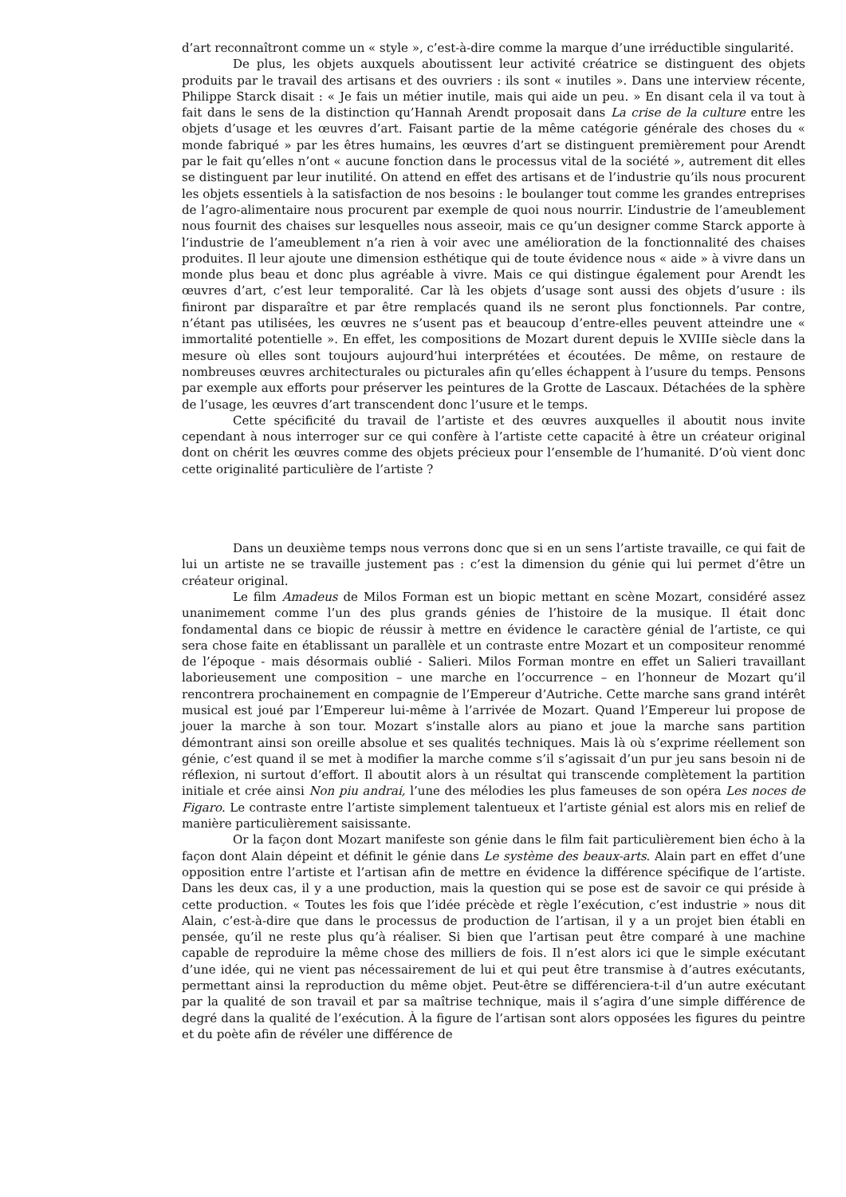d’art reconnaîtront comme un « style », c’est-à-dire comme la marque d’une irréductible singularité.
De plus, les objets auxquels aboutissent leur activité créatrice se distinguent des objets produits par le travail des artisans et des ouvriers : ils sont « inutiles ». Dans une interview récente, Philippe Starck disait : « Je fais un métier inutile, mais qui aide un peu. » En disant cela il va tout à fait dans le sens de la distinction qu’Hannah Arendt proposait dans La crise de la culture entre les objets d’usage et les œuvres d’art. Faisant partie de la même catégorie générale des choses du « monde fabriqué » par les êtres humains, les œuvres d’art se distinguent premièrement pour Arendt par le fait qu’elles n’ont « aucune fonction dans le processus vital de la société », autrement dit elles se distinguent par leur inutilité. On attend en effet des artisans et de l’industrie qu’ils nous procurent les objets essentiels à la satisfaction de nos besoins : le boulanger tout comme les grandes entreprises de l’agro-alimentaire nous procurent par exemple de quoi nous nourrir. L’industrie de l’ameublement nous fournit des chaises sur lesquelles nous asseoir, mais ce qu’un designer comme Starck apporte à l’industrie de l’ameublement n’a rien à voir avec une amélioration de la fonctionnalité des chaises produites. Il leur ajoute une dimension esthétique qui de toute évidence nous « aide » à vivre dans un monde plus beau et donc plus agréable à vivre. Mais ce qui distingue également pour Arendt les œuvres d’art, c’est leur temporalité. Car là les objets d’usage sont aussi des objets d’usure : ils finiront par disparaître et par être remplacés quand ils ne seront plus fonctionnels. Par contre, n’étant pas utilisées, les œuvres ne s’usent pas et beaucoup d’entre-elles peuvent atteindre une « immortalité potentielle ». En effet, les compositions de Mozart durent depuis le XVIIIe siècle dans la mesure où elles sont toujours aujourd’hui interprétées et écoutées. De même, on restaure de nombreuses œuvres architecturales ou picturales afin qu’elles échappent à l’usure du temps. Pensons par exemple aux efforts pour préserver les peintures de la Grotte de Lascaux. Détachées de la sphère de l’usage, les œuvres d’art transcendent donc l’usure et le temps.
Cette spécificité du travail de l’artiste et des œuvres auxquelles il aboutit nous invite cependant à nous interroger sur ce qui confère à l’artiste cette capacité à être un créateur original dont on chérit les œuvres comme des objets précieux pour l’ensemble de l’humanité. D’où vient donc cette originalité particulière de l’artiste ?
Dans un deuxième temps nous verrons donc que si en un sens l’artiste travaille, ce qui fait de lui un artiste ne se travaille justement pas : c’est la dimension du génie qui lui permet d’être un créateur original.
Le film Amadeus de Milos Forman est un biopic mettant en scène Mozart, considéré assez unanimement comme l’un des plus grands génies de l’histoire de la musique. Il était donc fondamental dans ce biopic de réussir à mettre en évidence le caractère génial de l’artiste, ce qui sera chose faite en établissant un parallèle et un contraste entre Mozart et un compositeur renommé de l’époque - mais désormais oublié - Salieri. Milos Forman montre en effet un Salieri travaillant laborieusement une composition – une marche en l’occurrence – en l’honneur de Mozart qu’il rencontrera prochainement en compagnie de l’Empereur d’Autriche. Cette marche sans grand intérêt musical est joué par l’Empereur lui-même à l’arrivée de Mozart. Quand l’Empereur lui propose de jouer la marche à son tour. Mozart s’installe alors au piano et joue la marche sans partition démontrant ainsi son oreille absolue et ses qualités techniques. Mais là où s’exprime réellement son génie, c’est quand il se met à modifier la marche comme s’il s’agissait d’un pur jeu sans besoin ni de réflexion, ni surtout d’effort. Il aboutit alors à un résultat qui transcende complètement la partition initiale et crée ainsi Non piu andrai, l’une des mélodies les plus fameuses de son opéra Les noces de Figaro. Le contraste entre l’artiste simplement talentueux et l’artiste génial est alors mis en relief de manière particulièrement saisissante.
Or la façon dont Mozart manifeste son génie dans le film fait particulièrement bien écho à la façon dont Alain dépeint et définit le génie dans Le système des beaux-arts. Alain part en effet d’une opposition entre l’artiste et l’artisan afin de mettre en évidence la différence spécifique de l’artiste. Dans les deux cas, il y a une production, mais la question qui se pose est de savoir ce qui préside à cette production. « Toutes les fois que l’idée précède et règle l’exécution, c’est industrie » nous dit Alain, c’est-à-dire que dans le processus de production de l’artisan, il y a un projet bien établi en pensée, qu’il ne reste plus qu’à réaliser. Si bien que l’artisan peut être comparé à une machine capable de reproduire la même chose des milliers de fois. Il n’est alors ici que le simple exécutant d’une idée, qui ne vient pas nécessairement de lui et qui peut être transmise à d’autres exécutants, permettant ainsi la reproduction du même objet. Peut-être se différenciera-t-il d’un autre exécutant par la qualité de son travail et par sa maîtrise technique, mais il s’agira d’une simple différence de degré dans la qualité de l’exécution. À la figure de l’artisan sont alors opposées les figures du peintre et du poète afin de révéler une différence de